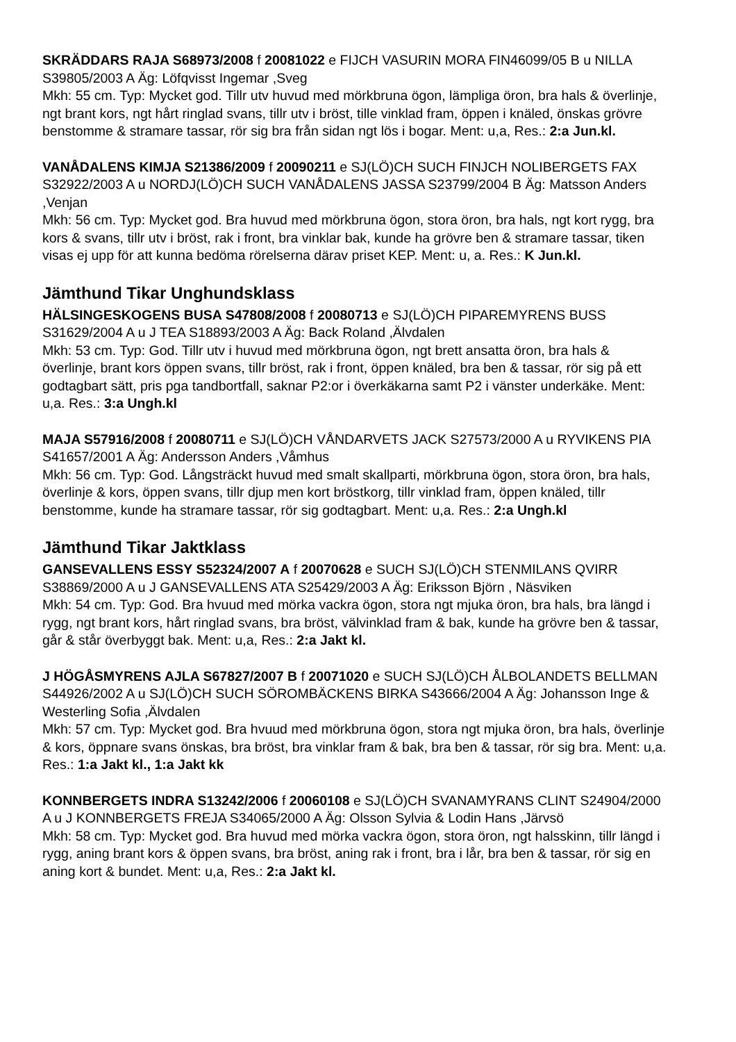SKRÄDDARS RAJA S68973/2008 f 20081022 e FIJCH VASURIN MORA FIN46099/05 B u NILLA S39805/2003 A Äg: Löfqvisst Ingemar ,Sveg
Mkh: 55 cm. Typ: Mycket god. Tillr utv huvud med mörkbruna ögon, lämpliga öron, bra hals & överlinje, ngt brant kors, ngt hårt ringlad svans, tillr utv i bröst, tille vinklad fram, öppen i knäled, önskas grövre benstomme & stramare tassar, rör sig bra från sidan ngt lös i bogar. Ment: u,a, Res.: 2:a Jun.kl.
VANÅDALENS KIMJA S21386/2009 f 20090211 e SJ(LÖ)CH SUCH FINJCH NOLIBERGETS FAX S32922/2003 A u NORDJ(LÖ)CH SUCH VANÅDALENS JASSA S23799/2004 B Äg: Matsson Anders ,Venjan
Mkh: 56 cm. Typ: Mycket god. Bra huvud med mörkbruna ögon, stora öron, bra hals, ngt kort rygg, bra kors & svans, tillr utv i bröst, rak i front, bra vinklar bak, kunde ha grövre ben & stramare tassar, tiken visas ej upp för att kunna bedöma rörelserna därav priset KEP. Ment: u, a. Res.: K Jun.kl.
Jämthund Tikar Unghundsklass
HÄLSINGESKOGENS BUSA S47808/2008 f 20080713 e SJ(LÖ)CH PIPAREMYRENS BUSS S31629/2004 A u J TEA S18893/2003 A Äg: Back Roland ,Älvdalen
Mkh: 53 cm. Typ: God. Tillr utv i huvud med mörkbruna ögon, ngt brett ansatta öron, bra hals & överlinje, brant kors öppen svans, tillr bröst, rak i front, öppen knäled, bra ben & tassar, rör sig på ett godtagbart sätt, pris pga tandbortfall, saknar P2:or i överkäkarna samt P2 i vänster underkäke. Ment: u,a. Res.: 3:a Ungh.kl
MAJA S57916/2008 f 20080711 e SJ(LÖ)CH VÅNDARVETS JACK S27573/2000 A u RYVIKENS PIA S41657/2001 A Äg: Andersson Anders ,Våmhus
Mkh: 56 cm. Typ: God. Långsträckt huvud med smalt skallparti, mörkbruna ögon, stora öron, bra hals, överlinje & kors, öppen svans, tillr djup men kort bröstkorg, tillr vinklad fram, öppen knäled, tillr benstomme, kunde ha stramare tassar, rör sig godtagbart. Ment: u,a. Res.: 2:a Ungh.kl
Jämthund Tikar Jaktklass
GANSEVALLENS ESSY S52324/2007 A f 20070628 e SUCH SJ(LÖ)CH STENMILANS QVIRR S38869/2000 A u J GANSEVALLENS ATA S25429/2003 A Äg: Eriksson Björn , Näsviken
Mkh: 54 cm. Typ: God. Bra hvuud med mörka vackra ögon, stora ngt mjuka öron, bra hals, bra längd i rygg, ngt brant kors, hårt ringlad svans, bra bröst, välvinklad fram & bak, kunde ha grövre ben & tassar, går & står överbyggt bak. Ment: u,a, Res.: 2:a Jakt kl.
J HÖGÅSMYRENS AJLA S67827/2007 B f 20071020 e SUCH SJ(LÖ)CH ÅLBOLANDETS BELLMAN S44926/2002 A u SJ(LÖ)CH SUCH SÖROMBÄCKENS BIRKA S43666/2004 A Äg: Johansson Inge & Westerling Sofia ,Älvdalen
Mkh: 57 cm. Typ: Mycket god. Bra hvuud med mörkbruna ögon, stora ngt mjuka öron, bra hals, överlinje & kors, öppnare svans önskas, bra bröst, bra vinklar fram & bak, bra ben & tassar, rör sig bra. Ment: u,a. Res.: 1:a Jakt kl., 1:a Jakt kk
KONNBERGETS INDRA S13242/2006 f 20060108 e SJ(LÖ)CH SVANAMYRANS CLINT S24904/2000 A u J KONNBERGETS FREJA S34065/2000 A Äg: Olsson Sylvia & Lodin Hans ,Järvsö
Mkh: 58 cm. Typ: Mycket god. Bra huvud med mörka vackra ögon, stora öron, ngt halsskinn, tillr längd i rygg, aning brant kors & öppen svans, bra bröst, aning rak i front, bra i lår, bra ben & tassar, rör sig en aning kort & bundet. Ment: u,a, Res.: 2:a Jakt kl.